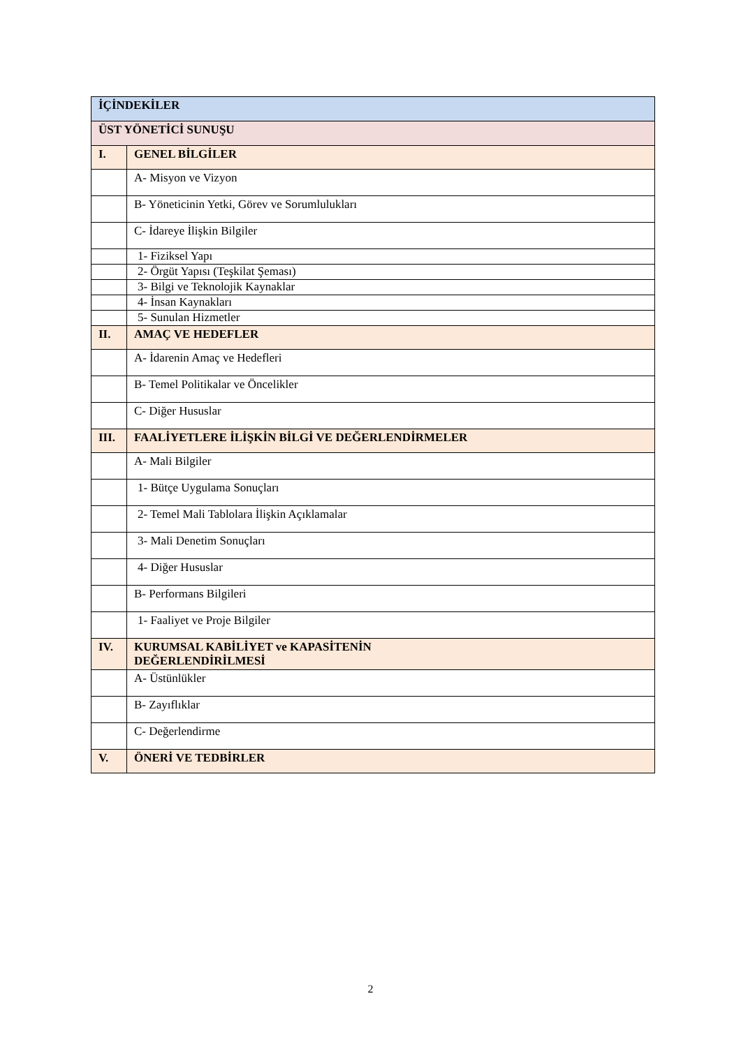| İÇİNDEKİLER | |
| ÜST YÖNETİCİ SUNUŞU | |
| I. | GENEL BİLGİLER |
| | A- Misyon ve Vizyon |
| | B- Yöneticinin Yetki, Görev ve Sorumlulukları |
| | C- İdareye İlişkin Bilgiler |
| | 1- Fiziksel Yapı |
| | 2- Örgüt Yapısı (Teşkilat Şeması) |
| | 3- Bilgi ve Teknolojik Kaynaklar |
| | 4- İnsan Kaynakları |
| | 5- Sunulan Hizmetler |
| II. | AMAÇ VE HEDEFLER |
| | A- İdarenin Amaç ve Hedefleri |
| | B- Temel Politikalar ve Öncelikler |
| | C- Diğer Hususlar |
| III. | FAALİYETLERE İLİŞKİN BİLGİ VE DEĞERLENDİRMELER |
| | A- Mali Bilgiler |
| | 1- Bütçe Uygulama Sonuçları |
| | 2- Temel Mali Tablolara İlişkin Açıklamalar |
| | 3- Mali Denetim Sonuçları |
| | 4- Diğer Hususlar |
| | B- Performans Bilgileri |
| | 1- Faaliyet ve Proje Bilgiler |
| IV. | KURUMSAL KABİLİYET ve KAPASİTENİN DEĞERLENDİRİLMESİ |
| | A- Üstünlükler |
| | B- Zayıflıklar |
| | C- Değerlendirme |
| V. | ÖNERİ VE TEDBİRLER |
2